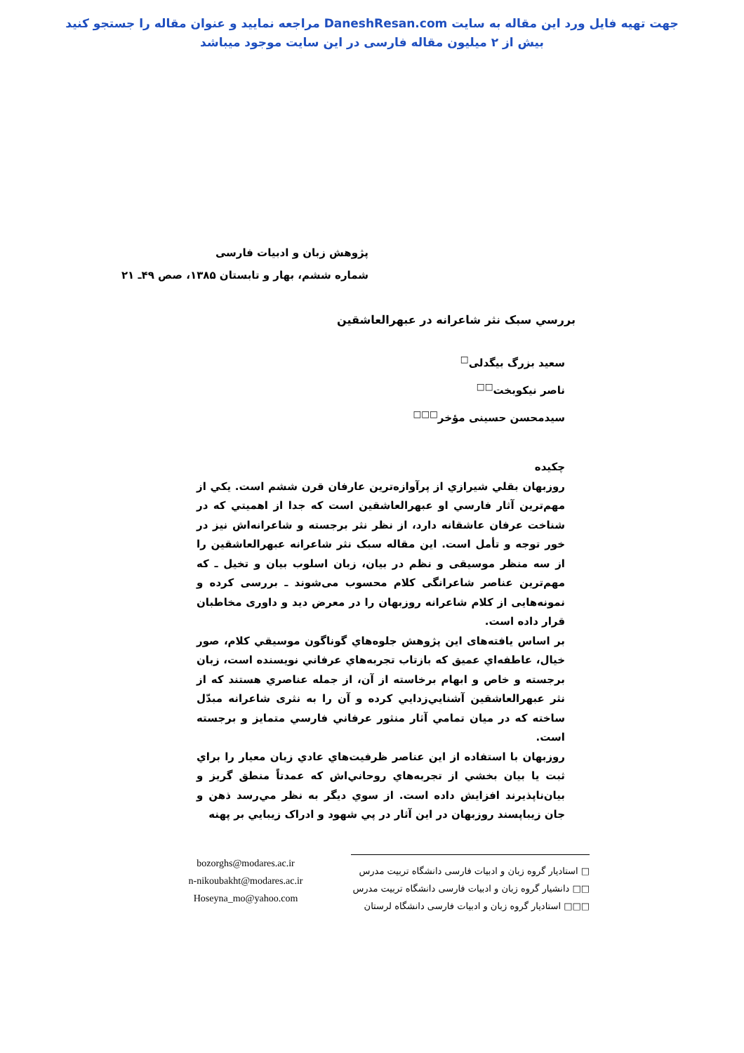جهت تهیه فایل ورد این مقاله به سایت DaneshResan.com مراجعه نمایید و عنوان مقاله را جستجو کنید
بیش از ۲ میلیون مقاله فارسی در این سایت موجود میباشد
پژوهش زبان و ادبیات فارسی
شماره ششم، بهار و تابستان ۱۳۸۵، صص ۴۹ـ ۲۱
بررسي سبک نثر شاعرانه در عبهرالعاشقين
سعيد بزرگ بيگدلی<sup>□</sup>
ناصر نيکوبخت<sup>□□</sup>
سيدمحسن حسينی مؤخر<sup>□□□</sup>
چکيده
روزبهان بقلي شيرازي از پرآوازه‌ترين عارفان قرن ششم است. يکي از مهم‌ترين آثار فارسي او عبهرالعاشقين است که جدا از اهميتي که در شناخت عرفان عاشقانه دارد، از نظر نثر برجسته و شاعرانه‌اش نيز در خور توجه و تأمل است. اين مقاله سبک نثر شاعرانه عبهرالعاشقين را از سه منظر موسيقی و نظم در بيان، زبان اسلوب بيان و تخيل ـ که مهم‌ترين عناصر شاعرانگی کلام محسوب می‌شوند ـ بررسی کرده و نمونه‌هايی از کلام شاعرانه روزبهان را در معرض ديد و داوری مخاطبان قرار داده است.
بر اساس يافته‌های اين پژوهش جلوه‌هاي گوناگون موسيقي کلام، صور خيال، عاطفه‌اي عميق که بازتاب تجربه‌هاي عرفاني نويسنده است، زبان برجسته و خاص و ابهام برخاسته از آن، از جمله عناصري هستند که از نثر عبهرالعاشقين آشنايي‌زدايي کرده و آن را به نثری شاعرانه مبدّل ساخته که در ميان تمامي آثار منثور عرفاني فارسي متمايز و برجسته است.
روزبهان با استفاده از اين عناصر ظرفيت‌هاي عادي زبان معيار را براي ثبت يا بيان بخشي از تجربه‌هاي روحاني‌اش که عمدتاً منطق گريز و بيان‌ناپذيرند افزايش داده است. از سوي ديگر به نظر مي‌رسد ذهن و جان زيباپسند روزبهان در اين آثار در پي شهود و ادراک زيبايي بر پهنه
bozorghs@modares.ac.ir
n-nikoubakht@modares.ac.ir
Hoseyna_mo@yahoo.com
□ استاديار گروه زبان و ادبيات فارسی دانشگاه تربيت مدرس
□□ دانشيار گروه زبان و ادبيات فارسی دانشگاه تربيت مدرس
□□□ استاديار گروه زبان و ادبيات فارسی دانشگاه لرستان